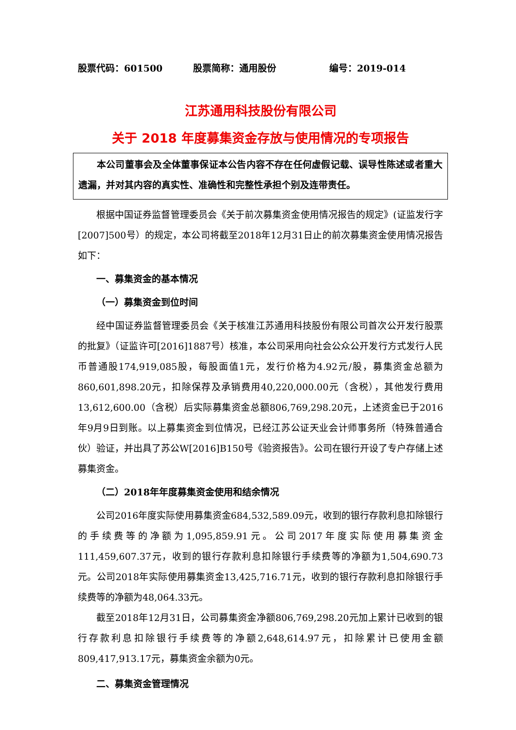股票代码：601500 股票简称：通用股份 编号：2019-014
江苏通用科技股份有限公司
关于 2018 年度募集资金存放与使用情况的专项报告
本公司董事会及全体董事保证本公告内容不存在任何虚假记载、误导性陈述或者重大遗漏，并对其内容的真实性、准确性和完整性承担个别及连带责任。
根据中国证券监督管理委员会《关于前次募集资金使用情况报告的规定》(证监发行字[2007]500号）的规定，本公司将截至2018年12月31日止的前次募集资金使用情况报告如下：
一、募集资金的基本情况
（一）募集资金到位时间
经中国证券监督管理委员会《关于核准江苏通用科技股份有限公司首次公开发行股票的批复》（证监许可[2016]1887号）核准，本公司采用向社会公众公开发行方式发行人民币普通股174,919,085股，每股面值1元，发行价格为4.92元/股，募集资金总额为860,601,898.20元，扣除保荐及承销费用40,220,000.00元（含税），其他发行费用13,612,600.00（含税）后实际募集资金总额806,769,298.20元，上述资金已于2016年9月9日到账。以上募集资金到位情况，已经江苏公证天业会计师事务所（特殊普通合伙）验证，并出具了苏公W[2016]B150号《验资报告》。公司在银行开设了专户存储上述募集资金。
（二）2018年年度募集资金使用和结余情况
公司2016年度实际使用募集资金684,532,589.09元，收到的银行存款利息扣除银行的手续费等的净额为1,095,859.91元。公司2017年度实际使用募集资金111,459,607.37元，收到的银行存款利息扣除银行手续费等的净额为1,504,690.73元。公司2018年实际使用募集资金13,425,716.71元，收到的银行存款利息扣除银行手续费等的净额为48,064.33元。
截至2018年12月31日，公司募集资金净额806,769,298.20元加上累计已收到的银行存款利息扣除银行手续费等的净额2,648,614.97元，扣除累计已使用金额809,417,913.17元，募集资金余额为0元。
二、募集资金管理情况